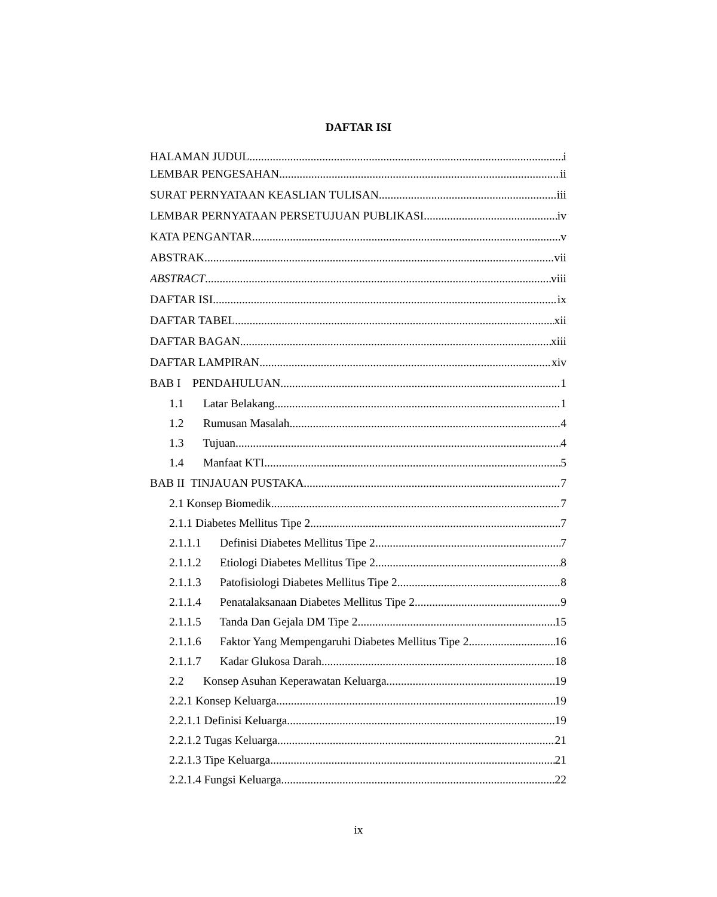DAFTAR ISI
HALAMAN JUDUL i
LEMBAR PENGESAHAN ii
SURAT PERNYATAAN KEASLIAN TULISAN iii
LEMBAR PERNYATAAN PERSETUJUAN PUBLIKASI iv
KATA PENGANTAR v
ABSTRAK vii
ABSTRACT viii
DAFTAR ISI ix
DAFTAR TABEL xii
DAFTAR BAGAN xiii
DAFTAR LAMPIRAN xiv
BAB I PENDAHULUAN 1
1.1 Latar Belakang 1
1.2 Rumusan Masalah 4
1.3 Tujuan 4
1.4 Manfaat KTI 5
BAB II TINJAUAN PUSTAKA 7
2.1 Konsep Biomedik 7
2.1.1 Diabetes Mellitus Tipe 2 7
2.1.1.1 Definisi Diabetes Mellitus Tipe 2 7
2.1.1.2 Etiologi Diabetes Mellitus Tipe 2 8
2.1.1.3 Patofisiologi Diabetes Mellitus Tipe 2 8
2.1.1.4 Penatalaksanaan Diabetes Mellitus Tipe 2 9
2.1.1.5 Tanda Dan Gejala DM Tipe 2 15
2.1.1.6 Faktor Yang Mempengaruhi Diabetes Mellitus Tipe 2 16
2.1.1.7 Kadar Glukosa Darah 18
2.2 Konsep Asuhan Keperawatan Keluarga 19
2.2.1 Konsep Keluarga 19
2.2.1.1 Definisi Keluarga 19
2.2.1.2 Tugas Keluarga 21
2.2.1.3 Tipe Keluarga 21
2.2.1.4 Fungsi Keluarga 22
ix